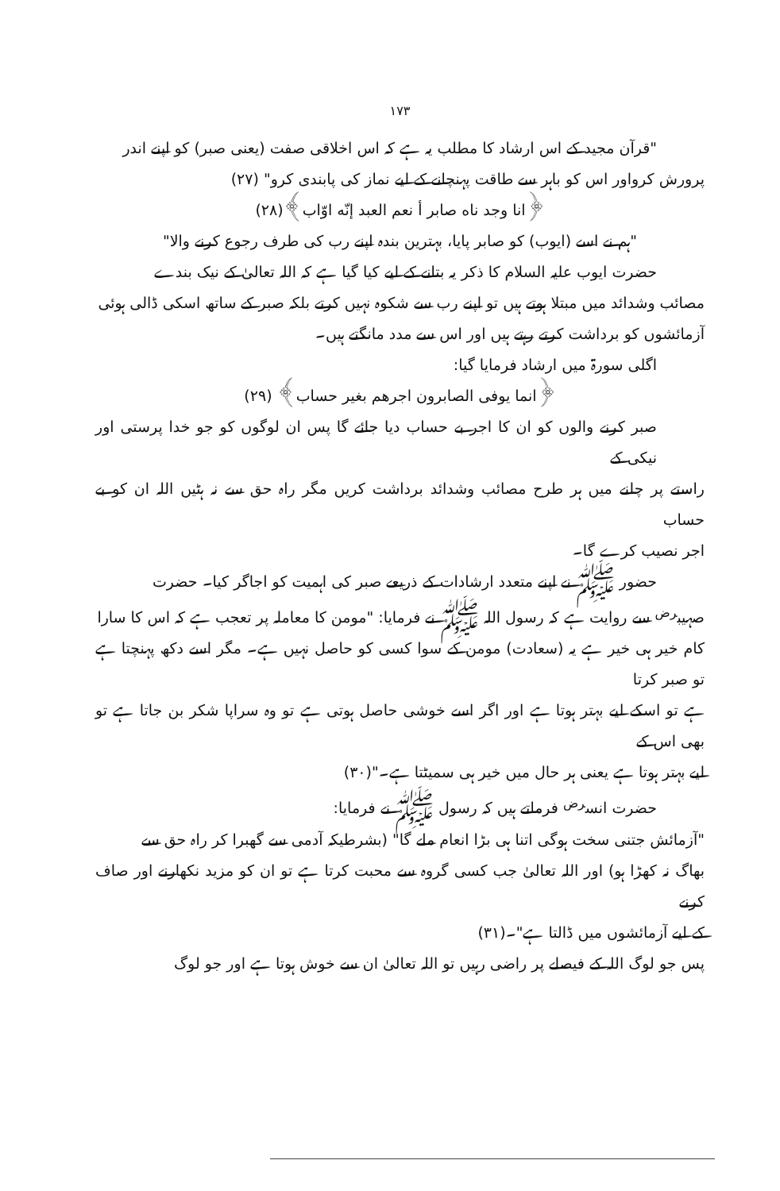۱۷۳
"قرآن مجید کے اس ارشاد کا مطلب یہ ہے کہ اس اخلاقی صفت (یعنی صبر) کو اپنے اندر
پرورش کرواور اس کو باہر سے طاقت پہنچانے کے لیے نماز کی پابندی کرو" (۲۷)
﴿انا وجد ناه صابر أ نعم العبد إنّه اوّاب﴾(۲۸)
"ہم نے اسے (ایوب) کو صابر پایا، بہترین بندہ اپنے رب کی طرف رجوع کرنے والا"
حضرت ایوب علیہ السلام کا ذکر یہ بتانے کے لیے کیا گیا ہے کہ اللہ تعالیٰ کے نیک بندے
مصائب وشدائد میں مبتلا ہوتے ہیں تو اپنے رب سے شکوہ نہیں کرتے بلکہ صبر کے ساتھ اسکی ڈالی ہوئی
آزمائشوں کو برداشت کرتے رہتے ہیں اور اس سے مدد مانگتے ہیں۔
اگلی سورۃ میں ارشاد فرمایا گیا:
﴿انما یوفی الصابرون اجرهم بغیر حساب﴾ (۲۹)
صبر کرنے والوں کو ان کا اجر بے حساب دیا جائے گا پس ان لوگوں کو جو خدا پرستی اور نیکی کے
راستے پر چلنے میں ہر طرح مصائب وشدائد برداشت کریں مگر راہ حق سے نہ ہٹیں اللہ ان کو بے حساب
اجر نصیب کرے گا۔
حضور ﷺ نے اپنے متعدد ارشادات کے ذریعے صبر کی اہمیت کو اجاگر کیا۔ حضرت
صہیب<sup>رض</sup> سے روایت ہے کہ رسول اللہ ﷺ نے فرمایا: "مومن کا معاملہ پر تعجب ہے کہ اس کا سارا
کام خیر ہی خیر ہے یہ (سعادت) مومن کے سوا کسی کو حاصل نہیں ہے۔ مگر اسے دکھ پہنچتا ہے تو صبر کرتا
ہے تو اسکے لیے بہتر ہوتا ہے اور اگر اسے خوشی حاصل ہوتی ہے تو وہ سراپا شکر بن جاتا ہے تو بھی اس کے
لیے بہتر ہوتا ہے یعنی ہر حال میں خیر ہی سمیٹتا ہے۔"(۳۰)
حضرت انس<sup>رض</sup> فرماتے ہیں کہ رسول ﷺ نے فرمایا:
"آزمائش جتنی سخت ہوگی اتنا ہی بڑا انعام ملے گا" (بشرطیکہ آدمی سے گھبرا کر راہ حق سے
بھاگ نہ کھڑا ہو) اور اللہ تعالیٰ جب کسی گروہ سے محبت کرتا ہے تو ان کو مزید نکھارنے اور صاف کرنے
کے لیے آزمائشوں میں ڈالتا ہے"۔(۳۱)
پس جو لوگ اللہ کے فیصلے پر راضی رہیں تو اللہ تعالیٰ ان سے خوش ہوتا ہے اور جو لوگ